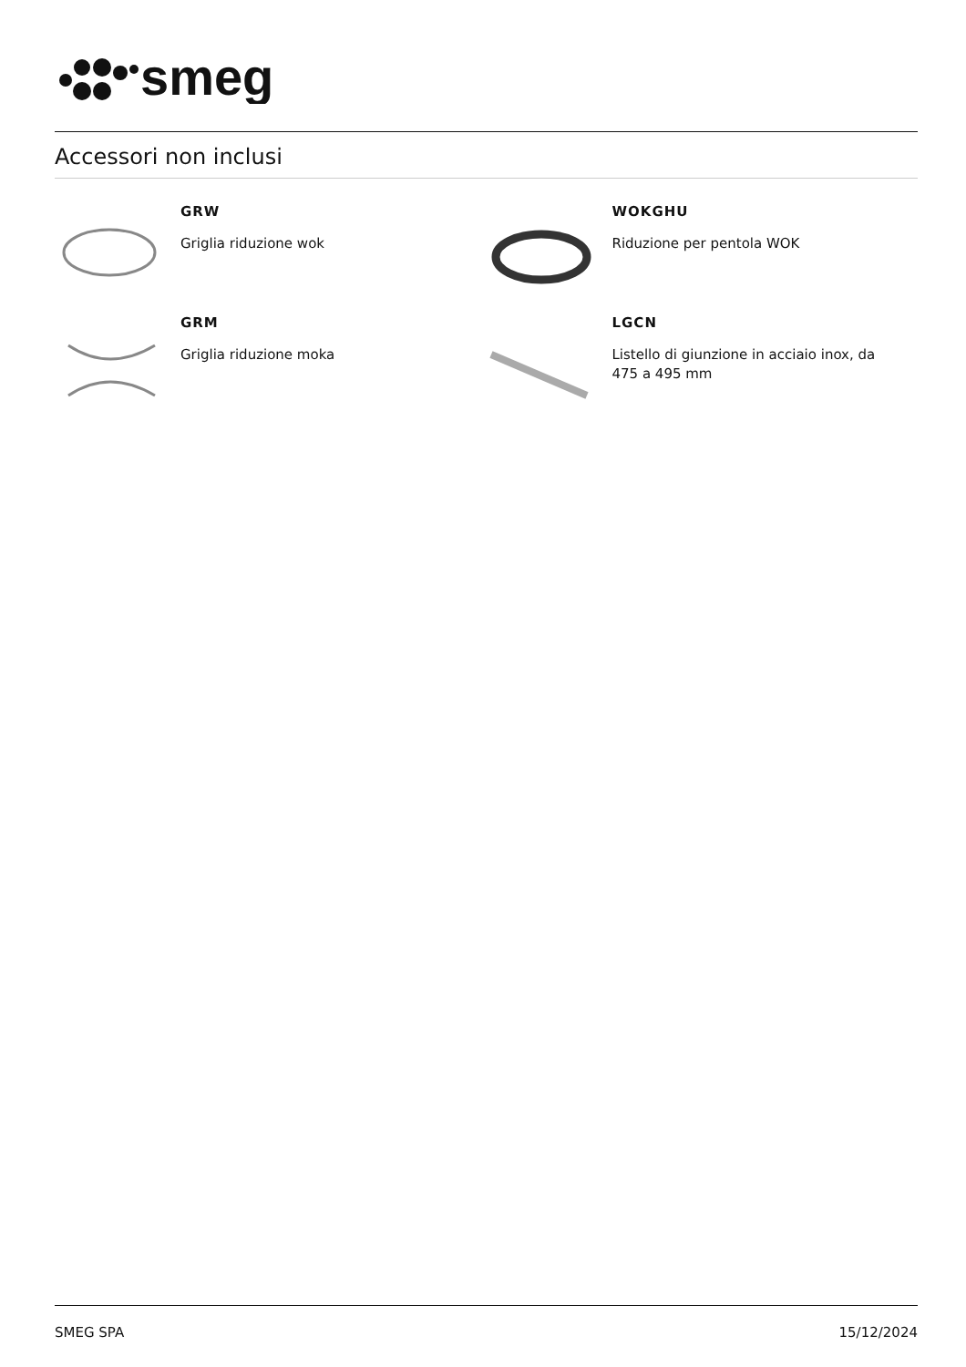smeg
Accessori non inclusi
GRW
Griglia riduzione wok
WOKGHU
Riduzione per pentola WOK
GRM
Griglia riduzione moka
LGCN
Listello di giunzione in acciaio inox, da 475 a 495 mm
SMEG SPA 15/12/2024